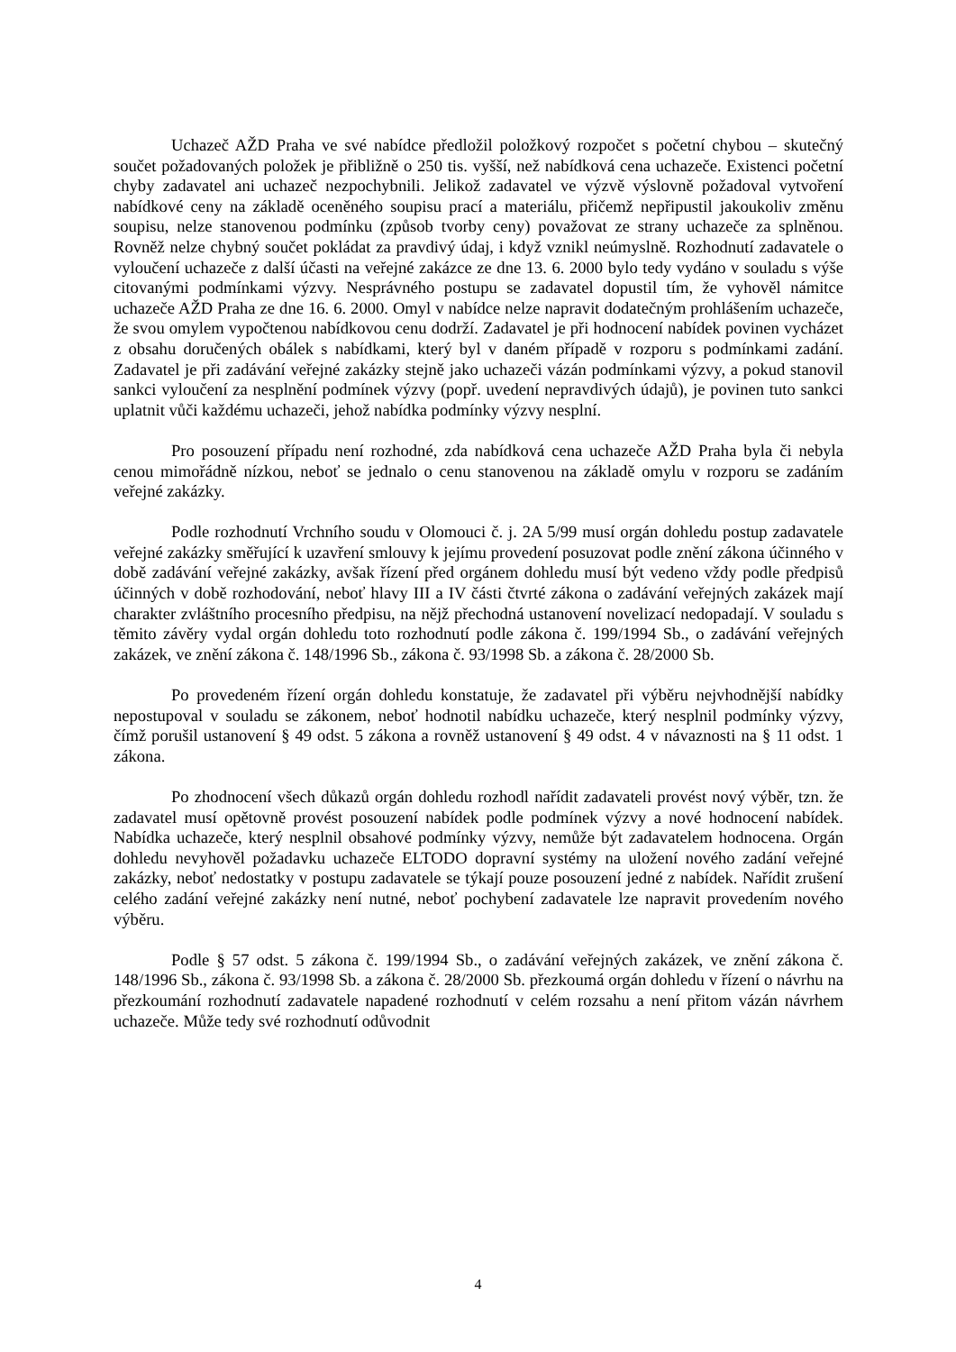Uchazeč AŽD Praha ve své nabídce předložil položkový rozpočet s početní chybou – skutečný součet požadovaných položek je přibližně o 250 tis. vyšší, než nabídková cena uchazeče. Existenci početní chyby zadavatel ani uchazeč nezpochybnili. Jelikož zadavatel ve výzvě výslovně požadoval vytvoření nabídkové ceny na základě oceněného soupisu prací a materiálu, přičemž nepřipustil jakoukoliv změnu soupisu, nelze stanovenou podmínku (způsob tvorby ceny) považovat ze strany uchazeče za splněnou. Rovněž nelze chybný součet pokládat za pravdivý údaj, i když vznikl neúmyslně. Rozhodnutí zadavatele o vyloučení uchazeče z další účasti na veřejné zakázce ze dne 13. 6. 2000 bylo tedy vydáno v souladu s výše citovanými podmínkami výzvy. Nesprávného postupu se zadavatel dopustil tím, že vyhověl námitce uchazeče AŽD Praha ze dne 16. 6. 2000. Omyl v nabídce nelze napravit dodatečným prohlášením uchazeče, že svou omylem vypočtenou nabídkovou cenu dodrží. Zadavatel je při hodnocení nabídek povinen vycházet z obsahu doručených obálek s nabídkami, který byl v daném případě v rozporu s podmínkami zadání. Zadavatel je při zadávání veřejné zakázky stejně jako uchazeči vázán podmínkami výzvy, a pokud stanovil sankci vyloučení za nesplnění podmínek výzvy (popř. uvedení nepravdivých údajů), je povinen tuto sankci uplatnit vůči každému uchazeči, jehož nabídka podmínky výzvy nesplní.
Pro posouzení případu není rozhodné, zda nabídková cena uchazeče AŽD Praha byla či nebyla cenou mimořádně nízkou, neboť se jednalo o cenu stanovenou na základě omylu v rozporu se zadáním veřejné zakázky.
Podle rozhodnutí Vrchního soudu v Olomouci č. j. 2A 5/99 musí orgán dohledu postup zadavatele veřejné zakázky směřující k uzavření smlouvy k jejímu provedení posuzovat podle znění zákona účinného v době zadávání veřejné zakázky, avšak řízení před orgánem dohledu musí být vedeno vždy podle předpisů účinných v době rozhodování, neboť hlavy III a IV části čtvrté zákona o zadávání veřejných zakázek mají charakter zvláštního procesního předpisu, na nějž přechodná ustanovení novelizací nedopadají. V souladu s těmito závěry vydal orgán dohledu toto rozhodnutí podle zákona č. 199/1994 Sb., o zadávání veřejných zakázek, ve znění zákona č. 148/1996 Sb., zákona č. 93/1998 Sb. a zákona č. 28/2000 Sb.
Po provedeném řízení orgán dohledu konstatuje, že zadavatel při výběru nejvhodnější nabídky nepostupoval v souladu se zákonem, neboť hodnotil nabídku uchazeče, který nesplnil podmínky výzvy, čímž porušil ustanovení § 49 odst. 5 zákona a rovněž ustanovení § 49 odst. 4 v návaznosti na § 11 odst. 1 zákona.
Po zhodnocení všech důkazů orgán dohledu rozhodl nařídit zadavateli provést nový výběr, tzn. že zadavatel musí opětovně provést posouzení nabídek podle podmínek výzvy a nové hodnocení nabídek. Nabídka uchazeče, který nesplnil obsahové podmínky výzvy, nemůže být zadavatelem hodnocena. Orgán dohledu nevyhověl požadavku uchazeče ELTODO dopravní systémy na uložení nového zadání veřejné zakázky, neboť nedostatky v postupu zadavatele se týkají pouze posouzení jedné z nabídek. Nařídit zrušení celého zadání veřejné zakázky není nutné, neboť pochybení zadavatele lze napravit provedením nového výběru.
Podle § 57 odst. 5 zákona č. 199/1994 Sb., o zadávání veřejných zakázek, ve znění zákona č. 148/1996 Sb., zákona č. 93/1998 Sb. a zákona č. 28/2000 Sb. přezkoumá orgán dohledu v řízení o návrhu na přezkoumání rozhodnutí zadavatele napadené rozhodnutí v celém rozsahu a není přitom vázán návrhem uchazeče. Může tedy své rozhodnutí odůvodnit
4